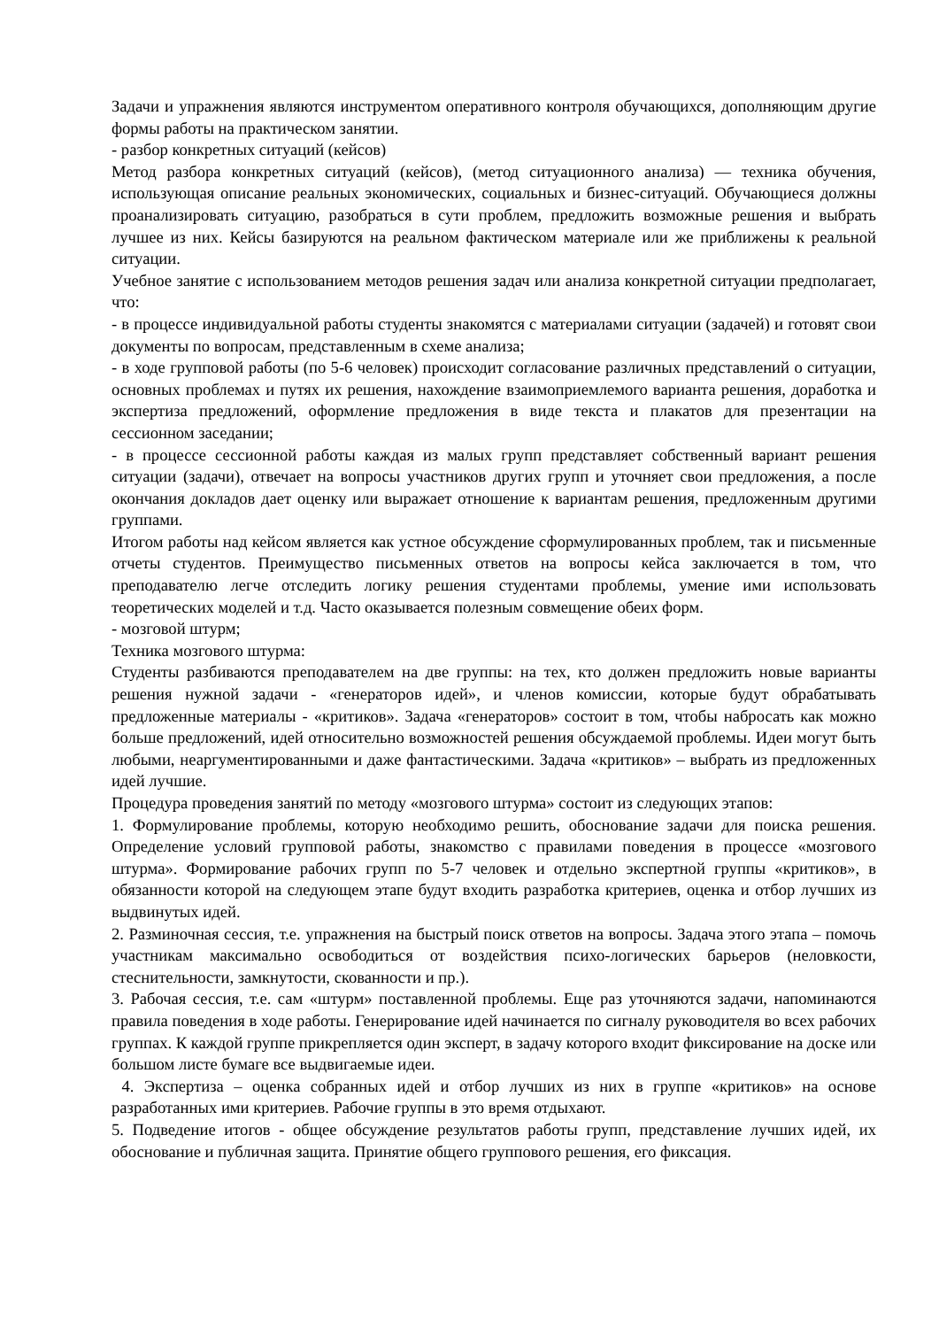Задачи и упражнения являются инструментом оперативного контроля обучающихся, дополняющим другие формы работы на практическом занятии.
- разбор конкретных ситуаций (кейсов)
Метод разбора конкретных ситуаций (кейсов), (метод ситуационного анализа) — техника обучения, использующая описание реальных экономических, социальных и бизнес-ситуаций. Обучающиеся должны проанализировать ситуацию, разобраться в сути проблем, предложить возможные решения и выбрать лучшее из них. Кейсы базируются на реальном фактическом материале или же приближены к реальной ситуации.
Учебное занятие с использованием методов решения задач или анализа конкретной ситуации предполагает, что:
- в процессе индивидуальной работы студенты знакомятся с материалами ситуации (задачей) и готовят свои документы по вопросам, представленным в схеме анализа;
- в ходе групповой работы (по 5-6 человек) происходит согласование различных представлений о ситуации, основных проблемах и путях их решения, нахождение взаимоприемлемого варианта решения, доработка и экспертиза предложений, оформление предложения в виде текста и плакатов для презентации на сессионном заседании;
- в процессе сессионной работы каждая из малых групп представляет собственный вариант решения ситуации (задачи), отвечает на вопросы участников других групп и уточняет свои предложения, а после окончания докладов дает оценку или выражает отношение к вариантам решения, предложенным другими группами.
Итогом работы над кейсом является как устное обсуждение сформулированных проблем, так и письменные отчеты студентов. Преимущество письменных ответов на вопросы кейса заключается в том, что преподавателю легче отследить логику решения студентами проблемы, умение ими использовать теоретических моделей и т.д. Часто оказывается полезным совмещение обеих форм.
- мозговой штурм;
Техника мозгового штурма:
Студенты разбиваются преподавателем на две группы: на тех, кто должен предложить новые варианты решения нужной задачи - «генераторов идей», и членов комиссии, которые будут обрабатывать предложенные материалы - «критиков». Задача «генераторов» состоит в том, чтобы набросать как можно больше предложений, идей относительно возможностей решения обсуждаемой проблемы. Идеи могут быть любыми, неаргументированными и даже фантастическими. Задача «критиков» – выбрать из предложенных идей лучшие.
Процедура проведения занятий по методу «мозгового штурма» состоит из следующих этапов:
1. Формулирование проблемы, которую необходимо решить, обоснование задачи для поиска решения. Определение условий групповой работы, знакомство с правилами поведения в процессе «мозгового штурма». Формирование рабочих групп по 5-7 человек и отдельно экспертной группы «критиков», в обязанности которой на следующем этапе будут входить разработка критериев, оценка и отбор лучших из выдвинутых идей.
2. Разминочная сессия, т.е. упражнения на быстрый поиск ответов на вопросы. Задача этого этапа – помочь участникам максимально освободиться от воздействия психо-логических барьеров (неловкости, стеснительности, замкнутости, скованности и пр.).
3. Рабочая сессия, т.е. сам «штурм» поставленной проблемы. Еще раз уточняются задачи, напоминаются правила поведения в ходе работы. Генерирование идей начинается по сигналу руководителя во всех рабочих группах. К каждой группе прикрепляется один эксперт, в задачу которого входит фиксирование на доске или большом листе бумаге все выдвигаемые идеи.
4. Экспертиза – оценка собранных идей и отбор лучших из них в группе «критиков» на основе разработанных ими критериев. Рабочие группы в это время отдыхают.
5. Подведение итогов - общее обсуждение результатов работы групп, представление лучших идей, их обоснование и публичная защита. Принятие общего группового решения, его фиксация.